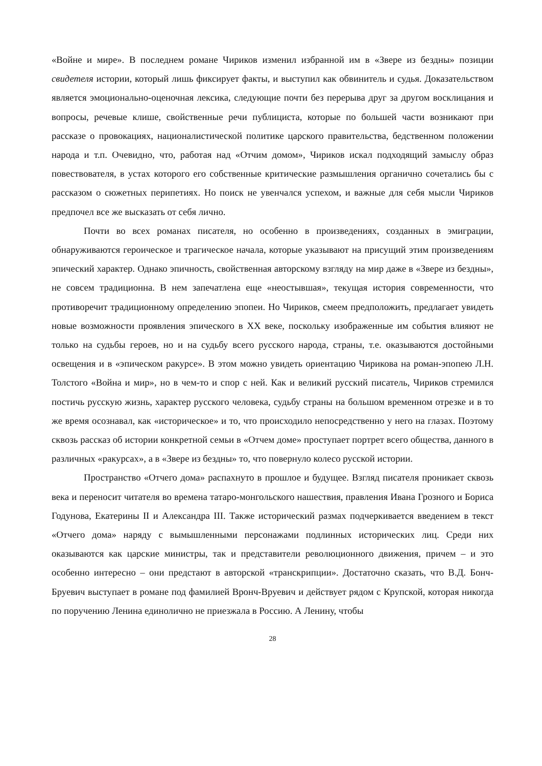«Войне и мире». В последнем романе Чириков изменил избранной им в «Звере из бездны» позиции свидетеля истории, который лишь фиксирует факты, и выступил как обвинитель и судья. Доказательством является эмоционально-оценочная лексика, следующие почти без перерыва друг за другом восклицания и вопросы, речевые клише, свойственные речи публициста, которые по большей части возникают при рассказе о провокациях, националистической политике царского правительства, бедственном положении народа и т.п. Очевидно, что, работая над «Отчим домом», Чириков искал подходящий замыслу образ повествователя, в устах которого его собственные критические размышления органично сочетались бы с рассказом о сюжетных перипетиях. Но поиск не увенчался успехом, и важные для себя мысли Чириков предпочел все же высказать от себя лично.
Почти во всех романах писателя, но особенно в произведениях, созданных в эмиграции, обнаруживаются героическое и трагическое начала, которые указывают на присущий этим произведениям эпический характер. Однако эпичность, свойственная авторскому взгляду на мир даже в «Звере из бездны», не совсем традиционна. В нем запечатлена еще «неостывшая», текущая история современности, что противоречит традиционному определению эпопеи. Но Чириков, смеем предположить, предлагает увидеть новые возможности проявления эпического в XX веке, поскольку изображенные им события влияют не только на судьбы героев, но и на судьбу всего русского народа, страны, т.е. оказываются достойными освещения и в «эпическом ракурсе». В этом можно увидеть ориентацию Чирикова на роман-эпопею Л.Н. Толстого «Война и мир», но в чем-то и спор с ней. Как и великий русский писатель, Чириков стремился постичь русскую жизнь, характер русского человека, судьбу страны на большом временном отрезке и в то же время осознавал, как «историческое» и то, что происходило непосредственно у него на глазах. Поэтому сквозь рассказ об истории конкретной семьи в «Отчем доме» проступает портрет всего общества, данного в различных «ракурсах», а в «Звере из бездны» то, что повернуло колесо русской истории.
Пространство «Отчего дома» распахнуто в прошлое и будущее. Взгляд писателя проникает сквозь века и переносит читателя во времена татаро-монгольского нашествия, правления Ивана Грозного и Бориса Годунова, Екатерины II и Александра III. Также исторический размах подчеркивается введением в текст «Отчего дома» наряду с вымышленными персонажами подлинных исторических лиц. Среди них оказываются как царские министры, так и представители революционного движения, причем – и это особенно интересно – они предстают в авторской «транскрипции». Достаточно сказать, что В.Д. Бонч-Бруевич выступает в романе под фамилией Вронч-Вруевич и действует рядом с Крупской, которая никогда по поручению Ленина единолично не приезжала в Россию. А Ленину, чтобы
28